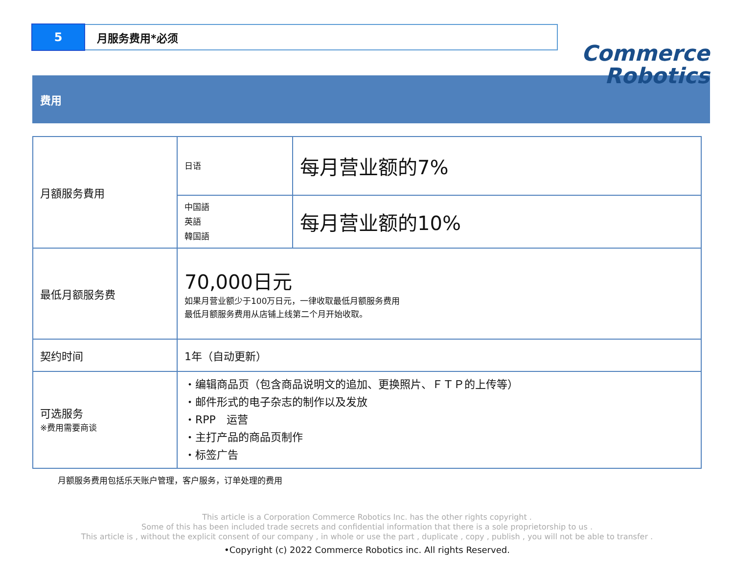5
月服务费用*必须
Commerce
Robotics
费用
| 月額服务費用 | 日语 | 每月营业额的7% |
| | 中国語 英語 韓国語 | 每月营业额的10% |
| 最低月额服务费 | 70,000日元 如果月营业额少于100万日元，一律收取最低月额服务费用 最低月额服务费用从店铺上线第二个月开始收取。 | |
| 契约时间 | 1年（自动更新） | |
| 可选服务 ※费用需要商谈 | ・编辑商品页（包含商品说明文的追加、更换照片、ＦＴＰ的上传等） ・邮件形式的电子杂志的制作以及发放 ・RPP 运营 ・主打产品的商品页制作 ・标签广告 | |
月额服务费用包括乐天账户管理，客户服务，订单处理的费用
This article is a Corporation Commerce Robotics Inc. has the other rights copyright .
Some of this has been included trade secrets and confidential information that there is a sole proprietorship to us .
This article is , without the explicit consent of our company , in whole or use the part , duplicate , copy , publish , you will not be able to transfer .
•Copyright (c) 2022 Commerce Robotics inc. All rights Reserved.